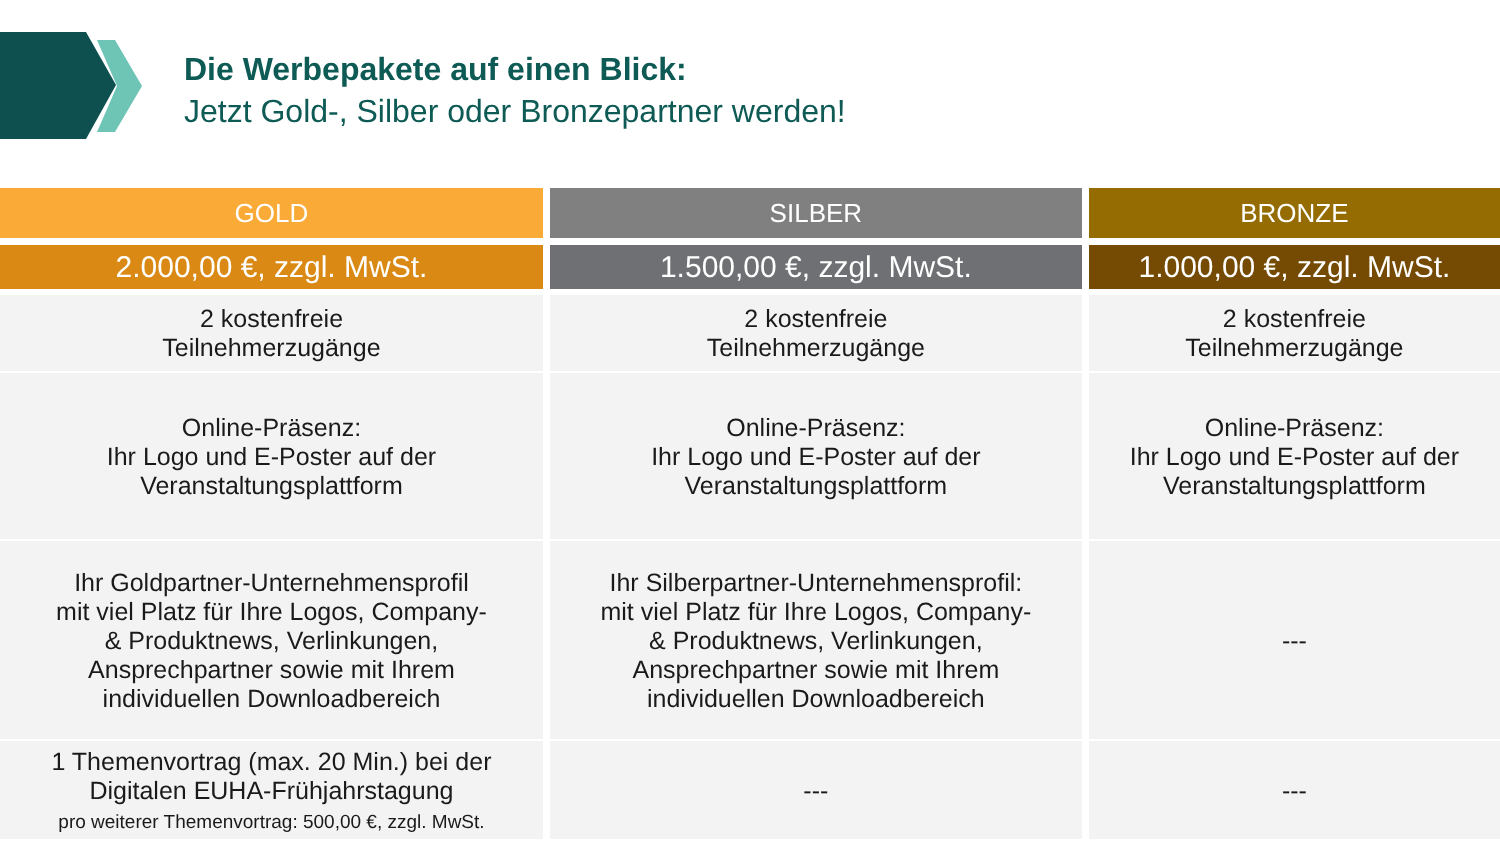Die Werbepakete auf einen Blick:
Jetzt Gold-, Silber oder Bronzepartner werden!
| GOLD | SILBER | BRONZE |
| --- | --- | --- |
| 2.000,00 €, zzgl. MwSt. | 1.500,00 €, zzgl. MwSt. | 1.000,00 €, zzgl. MwSt. |
| 2 kostenfreie Teilnehmerzugänge | 2 kostenfreie Teilnehmerzugänge | 2 kostenfreie Teilnehmerzugänge |
| Online-Präsenz: Ihr Logo und E-Poster auf der Veranstaltungsplattform | Online-Präsenz: Ihr Logo und E-Poster auf der Veranstaltungsplattform | Online-Präsenz: Ihr Logo und E-Poster auf der Veranstaltungsplattform |
| Ihr Goldpartner-Unternehmensprofil mit viel Platz für Ihre Logos, Company- & Produktnews, Verlinkungen, Ansprechpartner sowie mit Ihrem individuellen Downloadbereich | Ihr Silberpartner-Unternehmensprofil: mit viel Platz für Ihre Logos, Company- & Produktnews, Verlinkungen, Ansprechpartner sowie mit Ihrem individuellen Downloadbereich | --- |
| 1 Themenvortrag (max. 20 Min.) bei der Digitalen EUHA-Frühjahrstagung pro weiterer Themenvortrag: 500,00 €, zzgl. MwSt. | --- | --- |